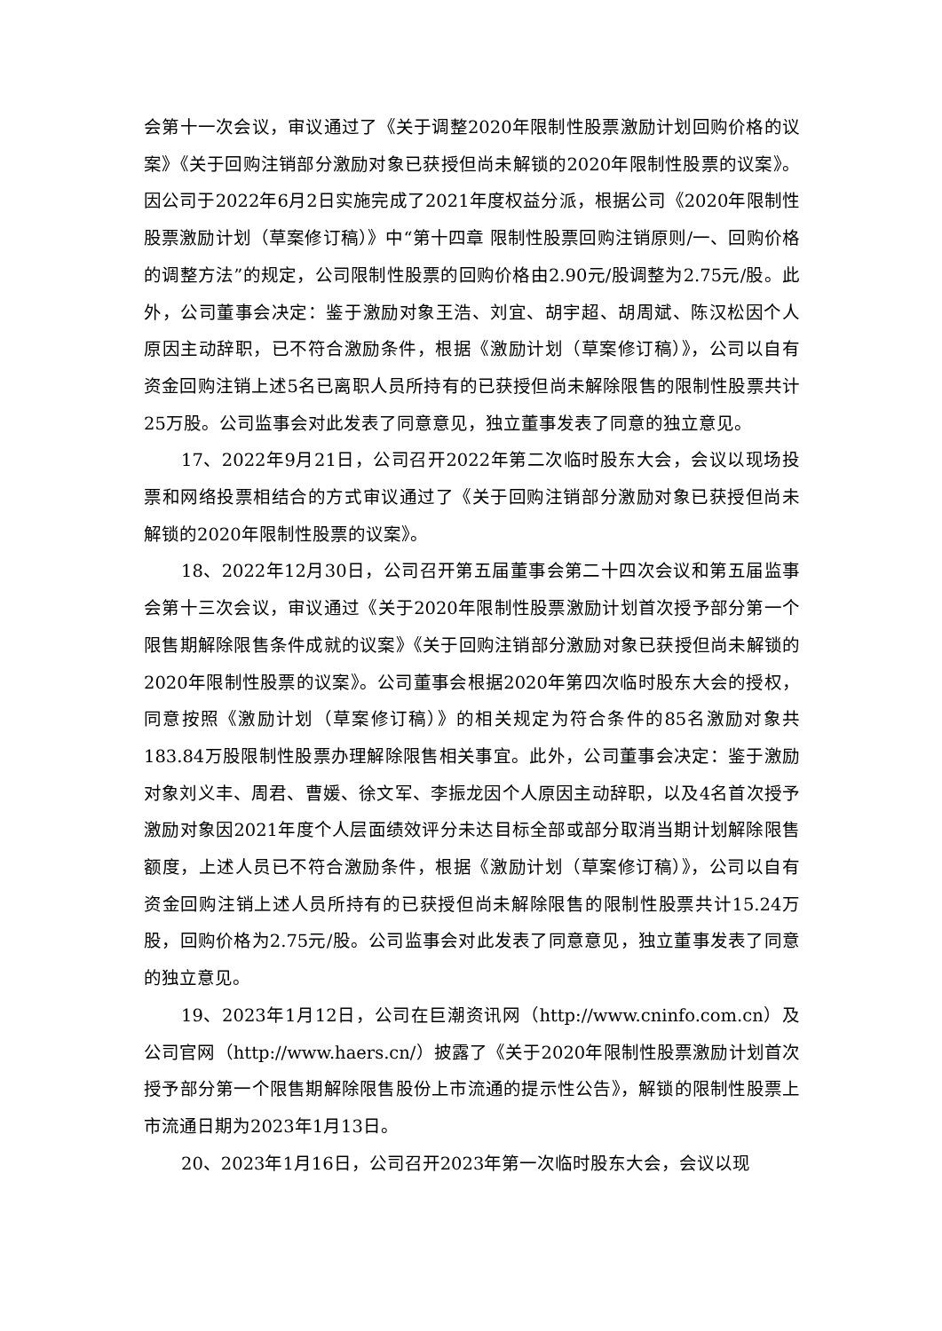会第十一次会议，审议通过了《关于调整2020年限制性股票激励计划回购价格的议案》《关于回购注销部分激励对象已获授但尚未解锁的2020年限制性股票的议案》。因公司于2022年6月2日实施完成了2021年度权益分派，根据公司《2020年限制性股票激励计划（草案修订稿）》中“第十四章 限制性股票回购注销原则/一、回购价格的调整方法”的规定，公司限制性股票的回购价格由2.90元/股调整为2.75元/股。此外，公司董事会决定：鉴于激励对象王浩、刘宜、胡宇超、胡周斌、陈汉松因个人原因主动辞职，已不符合激励条件，根据《激励计划（草案修订稿）》，公司以自有资金回购注销上述5名已离职人员所持有的已获授但尚未解除限售的限制性股票共计25万股。公司监事会对此发表了同意意见，独立董事发表了同意的独立意见。
17、2022年9月21日，公司召开2022年第二次临时股东大会，会议以现场投票和网络投票相结合的方式审议通过了《关于回购注销部分激励对象已获授但尚未解锁的2020年限制性股票的议案》。
18、2022年12月30日，公司召开第五届董事会第二十四次会议和第五届监事会第十三次会议，审议通过《关于2020年限制性股票激励计划首次授予部分第一个限售期解除限售条件成就的议案》《关于回购注销部分激励对象已获授但尚未解锁的2020年限制性股票的议案》。公司董事会根据2020年第四次临时股东大会的授权，同意按照《激励计划（草案修订稿）》的相关规定为符合条件的85名激励对象共183.84万股限制性股票办理解除限售相关事宜。此外，公司董事会决定：鉴于激励对象刘义丰、周君、曹媛、徐文军、李振龙因个人原因主动辞职，以及4名首次授予激励对象因2021年度个人层面绩效评分未达目标全部或部分取消当期计划解除限售额度，上述人员已不符合激励条件，根据《激励计划（草案修订稿）》，公司以自有资金回购注销上述人员所持有的已获授但尚未解除限售的限制性股票共计15.24万股，回购价格为2.75元/股。公司监事会对此发表了同意意见，独立董事发表了同意的独立意见。
19、2023年1月12日，公司在巨潮资讯网（http://www.cninfo.com.cn）及公司官网（http://www.haers.cn/）披露了《关于2020年限制性股票激励计划首次授予部分第一个限售期解除限售股份上市流通的提示性公告》，解锁的限制性股票上市流通日期为2023年1月13日。
20、2023年1月16日，公司召开2023年第一次临时股东大会，会议以现